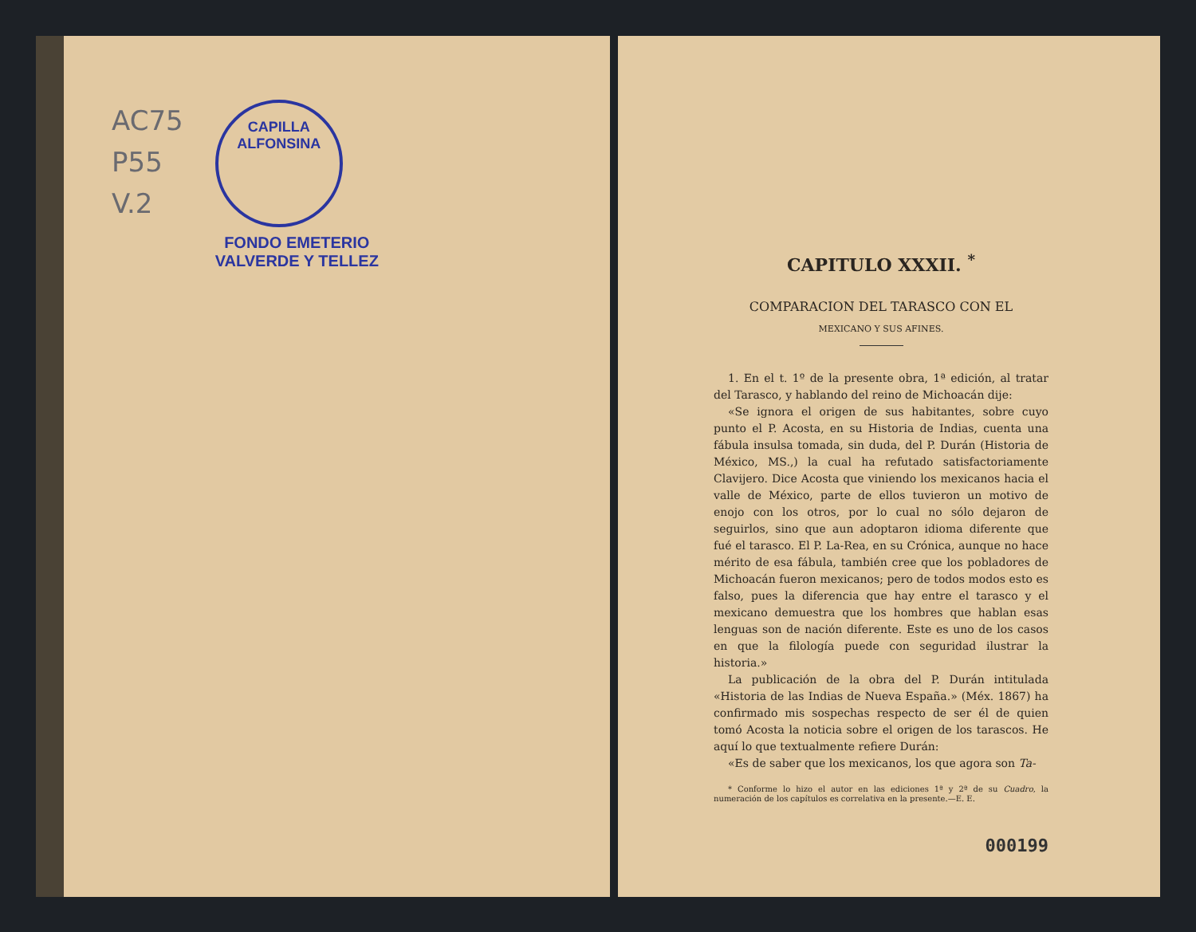AC75
P55
V.2
CAPILLA ALFONSINA
FONDO EMETERIO
VALVERDE Y TELLEZ
CAPITULO XXXII. <sup>*</sup>
COMPARACION DEL TARASCO CON EL
MEXICANO Y SUS AFINES.
1. En el t. 1º de la presente obra, 1ª edición, al tratar del Tarasco, y hablando del reino de Michoacán dije:
«Se ignora el origen de sus habitantes, sobre cuyo punto el P. Acosta, en su Historia de Indias, cuenta una fábula insulsa tomada, sin duda, del P. Durán (Historia de México, MS.,) la cual ha refutado satisfactoriamente Clavijero. Dice Acosta que viniendo los mexicanos hacia el valle de México, parte de ellos tuvieron un motivo de enojo con los otros, por lo cual no sólo dejaron de seguirlos, sino que aun adoptaron idioma diferente que fué el tarasco. El P. La-Rea, en su Crónica, aunque no hace mérito de esa fábula, también cree que los pobladores de Michoacán fueron mexicanos; pero de todos modos esto es falso, pues la diferencia que hay entre el tarasco y el mexicano demuestra que los hombres que hablan esas lenguas son de nación diferente. Este es uno de los casos en que la filología puede con seguridad ilustrar la historia.»
La publicación de la obra del P. Durán intitulada «Historia de las Indias de Nueva España.» (Méx. 1867) ha confirmado mis sospechas respecto de ser él de quien tomó Acosta la noticia sobre el origen de los tarascos. He aquí lo que textualmente refiere Durán:
«Es de saber que los mexicanos, los que agora son Ta-
* Conforme lo hizo el autor en las ediciones 1ª y 2ª de su Cuadro, la numeración de los capítulos es correlativa en la presente.—E. E.
000199